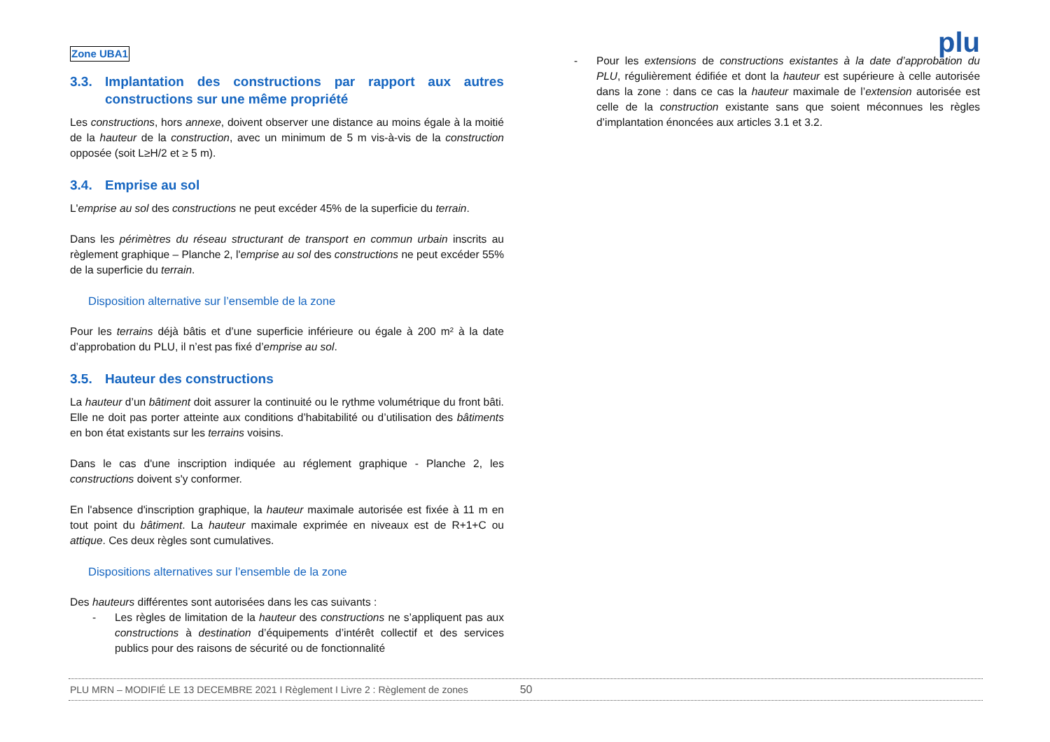Zone UBA1
plu
3.3. Implantation des constructions par rapport aux autres constructions sur une même propriété
Les constructions, hors annexe, doivent observer une distance au moins égale à la moitié de la hauteur de la construction, avec un minimum de 5 m vis-à-vis de la construction opposée (soit L≥H/2 et ≥ 5 m).
3.4. Emprise au sol
L'emprise au sol des constructions ne peut excéder 45% de la superficie du terrain.
Dans les périmètres du réseau structurant de transport en commun urbain inscrits au règlement graphique – Planche 2, l'emprise au sol des constructions ne peut excéder 55% de la superficie du terrain.
Disposition alternative sur l’ensemble de la zone
Pour les terrains déjà bâtis et d’une superficie inférieure ou égale à 200 m² à la date d’approbation du PLU, il n’est pas fixé d’emprise au sol.
3.5. Hauteur des constructions
La hauteur d’un bâtiment doit assurer la continuité ou le rythme volumétrique du front bâti. Elle ne doit pas porter atteinte aux conditions d’habitabilité ou d’utilisation des bâtiments en bon état existants sur les terrains voisins.
Dans le cas d'une inscription indiquée au réglement graphique - Planche 2, les constructions doivent s'y conformer.
En l'absence d'inscription graphique, la hauteur maximale autorisée est fixée à 11 m en tout point du bâtiment. La hauteur maximale exprimée en niveaux est de R+1+C ou attique. Ces deux règles sont cumulatives.
Dispositions alternatives sur l’ensemble de la zone
Des hauteurs différentes sont autorisées dans les cas suivants :
- Les règles de limitation de la hauteur des constructions ne s’appliquent pas aux constructions à destination d’équipements d’intérêt collectif et des services publics pour des raisons de sécurité ou de fonctionnalité
- Pour les extensions de constructions existantes à la date d’approbation du PLU, régulièrement édifiée et dont la hauteur est supérieure à celle autorisée dans la zone : dans ce cas la hauteur maximale de l’extension autorisée est celle de la construction existante sans que soient méconnues les règles d’implantation énoncées aux articles 3.1 et 3.2.
PLU MRN – MODIFIÉ LE 13 DECEMBRE 2021 I Règlement I Livre 2 : Règlement de zones 50